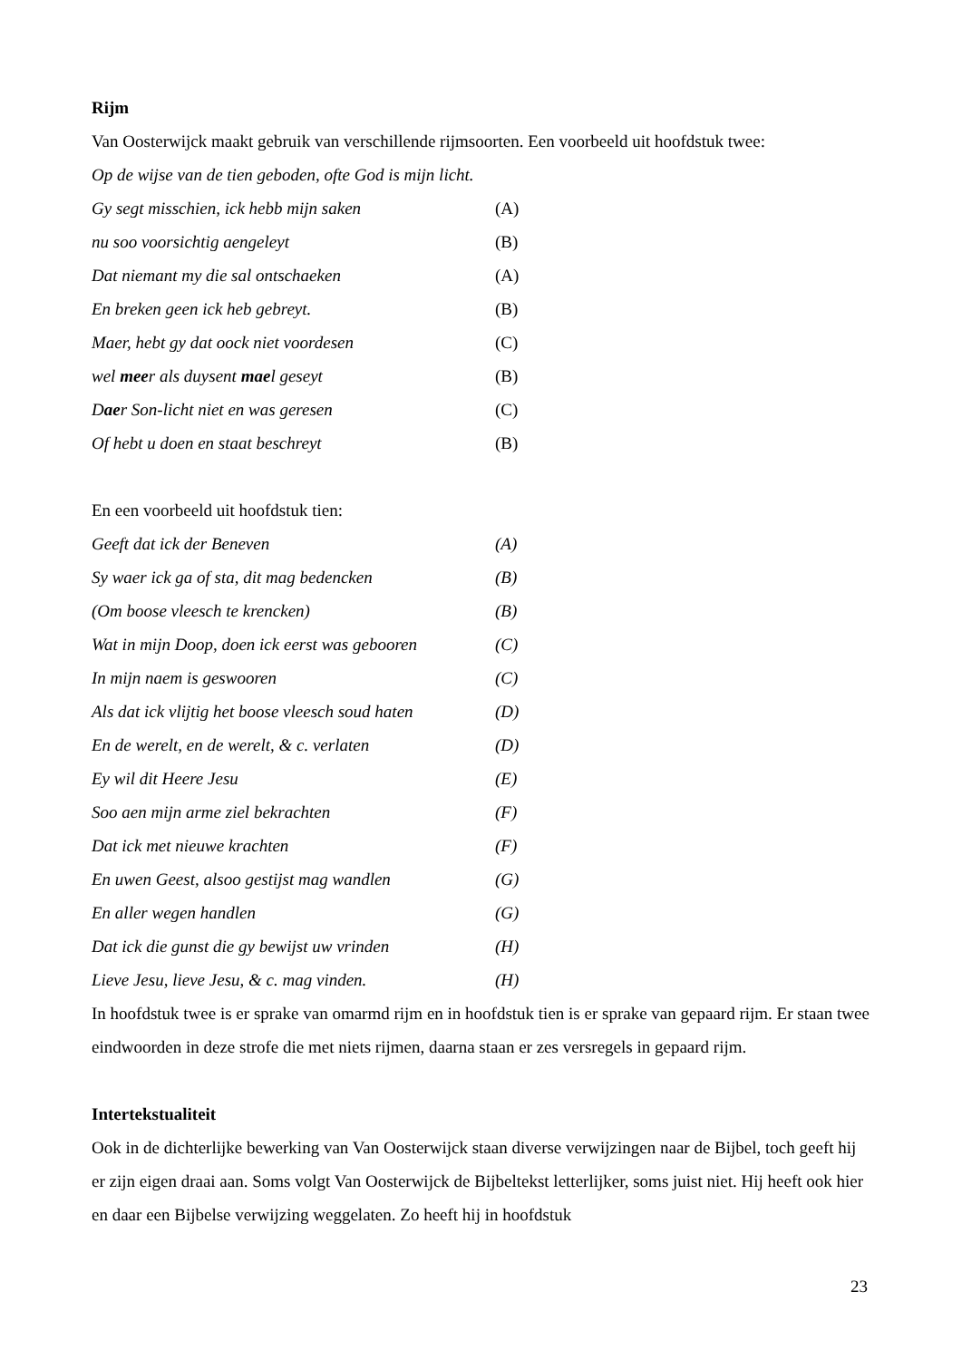Rijm
Van Oosterwijck maakt gebruik van verschillende rijmsoorten. Een voorbeeld uit hoofdstuk twee:
Op de wijse van de tien geboden, ofte God is mijn licht.
Gy segt misschien, ick hebb mijn saken (A)
nu soo voorsichtig aengeleyt (B)
Dat niemant my die sal ontschaeken (A)
En breken geen ick heb gebreyt. (B)
Maer, hebt gy dat oock niet voordesen (C)
wel meer als duysent mael geseyt (B)
Daer Son-licht niet en was geresen (C)
Of hebt u doen en staat beschreyt (B)
En een voorbeeld uit hoofdstuk tien:
Geeft dat ick der Beneven (A)
Sy waer ick ga of sta, dit mag bedencken (B)
(Om boose vleesch te krencken) (B)
Wat in mijn Doop, doen ick eerst was gebooren (C)
In mijn naem is geswooren (C)
Als dat ick vlijtig het boose vleesch soud haten (D)
En de werelt, en de werelt, & c. verlaten (D)
Ey wil dit Heere Jesu (E)
Soo aen mijn arme ziel bekrachten (F)
Dat ick met nieuwe krachten (F)
En uwen Geest, alsoo gestijst mag wandlen (G)
En aller wegen handlen (G)
Dat ick die gunst die gy bewijst uw vrinden (H)
Lieve Jesu, lieve Jesu, & c. mag vinden. (H)
In hoofdstuk twee is er sprake van omarmd rijm en in hoofdstuk tien is er sprake van gepaard rijm. Er staan twee eindwoorden in deze strofe die met niets rijmen, daarna staan er zes versregels in gepaard rijm.
Intertekstualiteit
Ook in de dichterlijke bewerking van Van Oosterwijck staan diverse verwijzingen naar de Bijbel, toch geeft hij er zijn eigen draai aan. Soms volgt Van Oosterwijck de Bijbeltekst letterlijker, soms juist niet. Hij heeft ook hier en daar een Bijbelse verwijzing weggelaten. Zo heeft hij in hoofdstuk
23